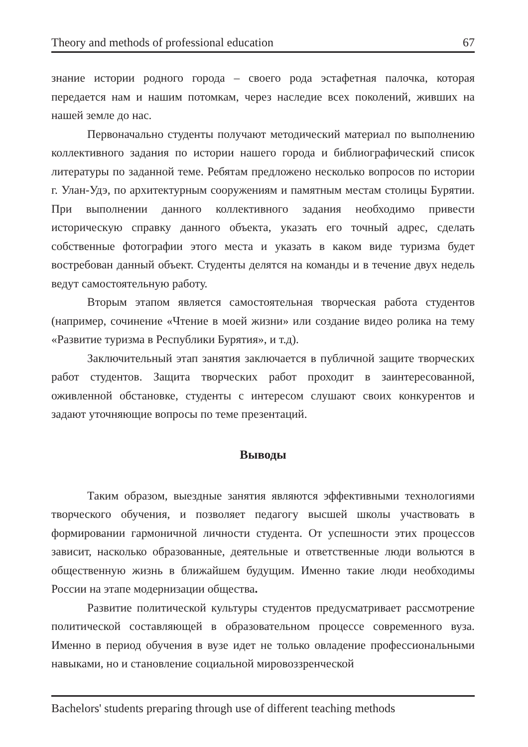Theory and methods of professional education 67
знание истории родного города – своего рода эстафетная палочка, которая передается нам и нашим потомкам, через наследие всех поколений, живших на нашей земле до нас.
Первоначально студенты получают методический материал по выполнению коллективного задания по истории нашего города и библиографический список литературы по заданной теме. Ребятам предложено несколько вопросов по истории г. Улан-Удэ, по архитектурным сооружениям и памятным местам столицы Бурятии. При выполнении данного коллективного задания необходимо привести историческую справку данного объекта, указать его точный адрес, сделать собственные фотографии этого места и указать в каком виде туризма будет востребован данный объект. Студенты делятся на команды и в течение двух недель ведут самостоятельную работу.
Вторым этапом является самостоятельная творческая работа студентов (например, сочинение «Чтение в моей жизни» или создание видео ролика на тему «Развитие туризма в Республики Бурятия», и т.д).
Заключительный этап занятия заключается в публичной защите творческих работ студентов. Защита творческих работ проходит в заинтересованной, оживленной обстановке, студенты с интересом слушают своих конкурентов и задают уточняющие вопросы по теме презентаций.
Выводы
Таким образом, выездные занятия являются эффективными технологиями творческого обучения, и позволяет педагогу высшей школы участвовать в формировании гармоничной личности студента. От успешности этих процессов зависит, насколько образованные, деятельные и ответственные люди вольются в общественную жизнь в ближайшем будущим. Именно такие люди необходимы России на этапе модернизации общества.
Развитие политической культуры студентов предусматривает рассмотрение политической составляющей в образовательном процессе современного вуза. Именно в период обучения в вузе идет не только овладение профессиональными навыками, но и становление социальной мировоззренческой
Bachelors' students preparing through use of different teaching methods